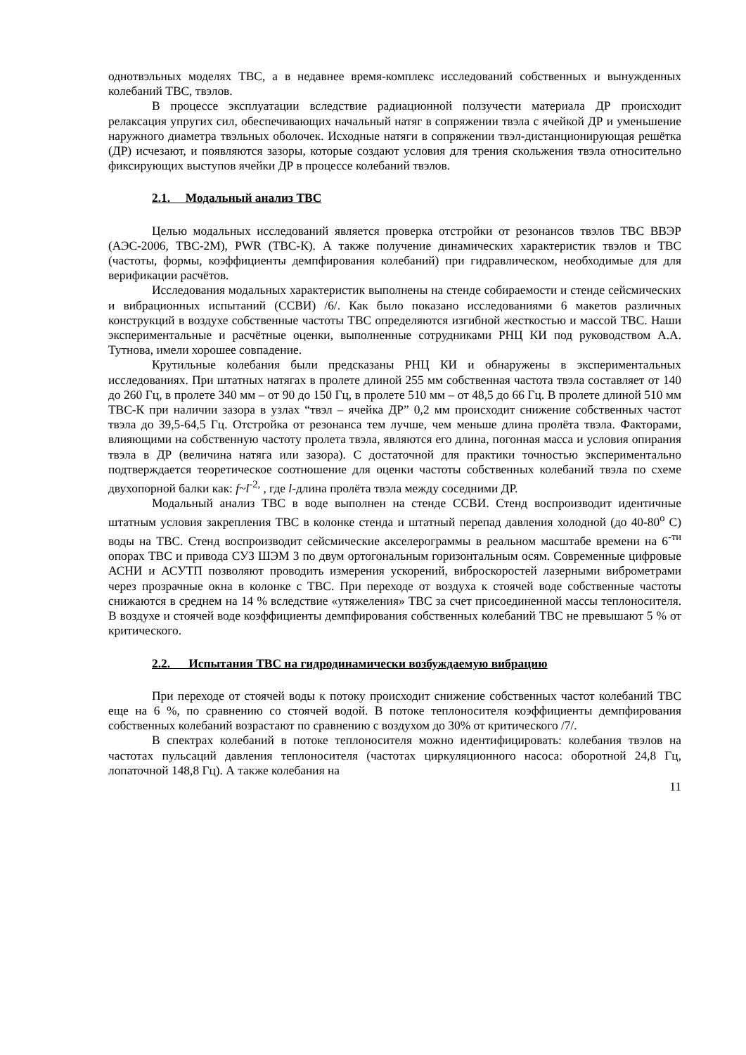однотвэльных моделях ТВС, а в недавнее время-комплекс исследований собственных и вынужденных колебаний ТВС, твэлов.
В процессе эксплуатации вследствие радиационной ползучести материала ДР происходит релаксация упругих сил, обеспечивающих начальный натяг в сопряжении твэла с ячейкой ДР и уменьшение наружного диаметра твэльных оболочек. Исходные натяги в сопряжении твэл-дистанционирующая решётка (ДР) исчезают, и появляются зазоры, которые создают условия для трения скольжения твэла относительно фиксирующих выступов ячейки ДР в процессе колебаний твэлов.
2.1. Модальный анализ ТВС
Целью модальных исследований является проверка отстройки от резонансов твэлов ТВС ВВЭР (АЭС-2006, ТВС-2М), PWR (ТВС-К). А также получение динамических характеристик твэлов и ТВС (частоты, формы, коэффициенты демпфирования колебаний) при гидравлическом, необходимые для для верификации расчётов.
Исследования модальных характеристик выполнены на стенде собираемости и стенде сейсмических и вибрационных испытаний (ССВИ) /6/. Как было показано исследованиями 6 макетов различных конструкций в воздухе собственные частоты ТВС определяются изгибной жесткостью и массой ТВС. Наши экспериментальные и расчётные оценки, выполненные сотрудниками РНЦ КИ под руководством А.А. Тутнова, имели хорошее совпадение.
Крутильные колебания были предсказаны РНЦ КИ и обнаружены в экспериментальных исследованиях. При штатных натягах в пролете длиной 255 мм собственная частота твэла составляет от 140 до 260 Гц, в пролете 340 мм – от 90 до 150 Гц, в пролете 510 мм – от 48,5 до 66 Гц. В пролете длиной 510 мм ТВС-К при наличии зазора в узлах “твэл – ячейка ДР” 0,2 мм происходит снижение собственных частот твэла до 39,5-64,5 Гц. Отстройка от резонанса тем лучше, чем меньше длина пролёта твэла. Факторами, влияющими на собственную частоту пролета твэла, являются его длина, погонная масса и условия опирания твэла в ДР (величина натяга или зазора). С достаточной для практики точностью экспериментально подтверждается теоретическое соотношение для оценки частоты собственных колебаний твэла по схеме двухопорной балки как: f~l<sup>-2,</sup> , где l-длина пролёта твэла между соседними ДР.
Модальный анализ ТВС в воде выполнен на стенде ССВИ. Стенд воспроизводит идентичные штатным условия закрепления ТВС в колонке стенда и штатный перепад давления холодной (до 40-80<sup>о</sup> С) воды на ТВС. Стенд воспроизводит сейсмические акселерограммы в реальном масштабе времени на 6<sup>-ти</sup> опорах ТВС и привода СУЗ ШЭМ 3 по двум ортогональным горизонтальным осям. Современные цифровые АСНИ и АСУТП позволяют проводить измерения ускорений, виброскоростей лазерными виброметрами через прозрачные окна в колонке с ТВС. При переходе от воздуха к стоячей воде собственные частоты снижаются в среднем на 14 % вследствие «утяжеления» ТВС за счет присоединенной массы теплоносителя. В воздухе и стоячей воде коэффициенты демпфирования собственных колебаний ТВС не превышают 5 % от критического.
2.2. Испытания ТВС на гидродинамически возбуждаемую вибрацию
При переходе от стоячей воды к потоку происходит снижение собственных частот колебаний ТВС еще на 6 %, по сравнению со стоячей водой. В потоке теплоносителя коэффициенты демпфирования собственных колебаний возрастают по сравнению с воздухом до 30% от критического /7/.
В спектрах колебаний в потоке теплоносителя можно идентифицировать: колебания твэлов на частотах пульсаций давления теплоносителя (частотах циркуляционного насоса: оборотной 24,8 Гц, лопаточной 148,8 Гц). А также колебания на
11